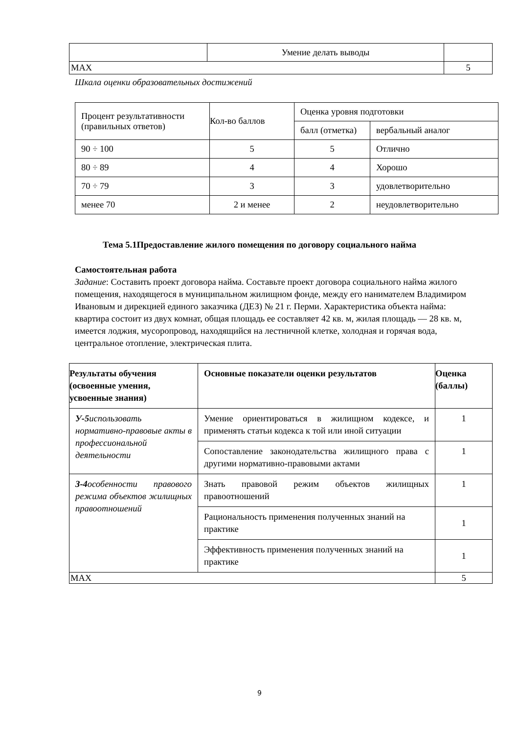| | Умение делать выводы | |
| MAX | | 5 |
Шкала оценки образовательных достижений
| Процент результативности (правильных ответов) | Кол-во баллов | Оценка уровня подготовки | |
| | | балл (отметка) | вербальный аналог |
| 90 ÷ 100 | 5 | 5 | Отлично |
| 80 ÷ 89 | 4 | 4 | Хорошо |
| 70 ÷ 79 | 3 | 3 | удовлетворительно |
| менее 70 | 2 и менее | 2 | неудовлетворительно |
Тема 5.1Предоставление жилого помещения по договору социального найма
Самостоятельная работа
Задание: Составить проект договора найма. Составьте проект договора социального найма жилого помещения, находящегося в муниципальном жилищном фонде, между его нанимателем Владимиром Ивановым и дирекцией единого заказчика (ДЕЗ) № 21 г. Перми. Характеристика объекта найма:
квартира состоит из двух комнат, общая площадь ее составляет 42 кв. м, жилая площадь — 28 кв. м, имеется лоджия, мусоропровод, находящийся на лестничной клетке, холодная и горячая вода, центральное отопление, электрическая плита.
| Результаты обучения (освоенные умения, усвоенные знания) | Основные показатели оценки результатов | Оценка (баллы) |
| --- | --- | --- |
| У-5 использовать нормативно-правовые акты в профессиональной деятельности | Умение ориентироваться в жилищном кодексе, и применять статьи кодекса к той или иной ситуации | 1 |
| | Сопоставление законодательства жилищного права с другими нормативно-правовыми актами | 1 |
| З-4 особенности правового режима объектов жилищных правоотношений | Знать правовой режим объектов жилищных правоотношений | 1 |
| | Рациональность применения полученных знаний на практике | 1 |
| | Эффективность применения полученных знаний на практике | 1 |
| MAX | | 5 |
9